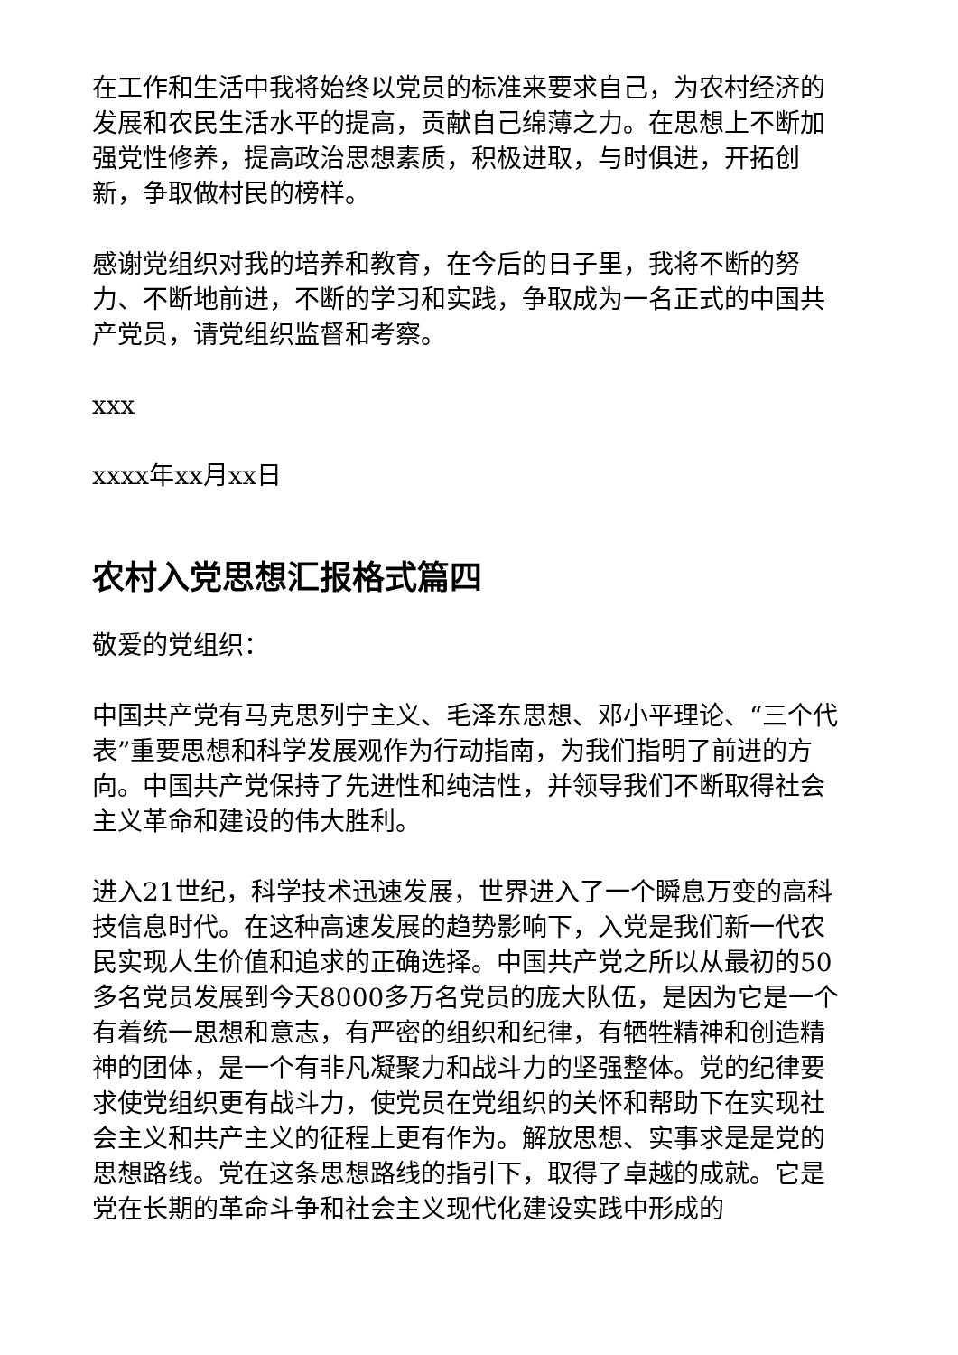在工作和生活中我将始终以党员的标准来要求自己，为农村经济的发展和农民生活水平的提高，贡献自己绵薄之力。在思想上不断加强党性修养，提高政治思想素质，积极进取，与时俱进，开拓创新，争取做村民的榜样。
感谢党组织对我的培养和教育，在今后的日子里，我将不断的努力、不断地前进，不断的学习和实践，争取成为一名正式的中国共产党员，请党组织监督和考察。
xxx
xxxx年xx月xx日
农村入党思想汇报格式篇四
敬爱的党组织：
中国共产党有马克思列宁主义、毛泽东思想、邓小平理论、“三个代表”重要思想和科学发展观作为行动指南，为我们指明了前进的方向。中国共产党保持了先进性和纯洁性，并领导我们不断取得社会主义革命和建设的伟大胜利。
进入21世纪，科学技术迅速发展，世界进入了一个瞬息万变的高科技信息时代。在这种高速发展的趋势影响下，入党是我们新一代农民实现人生价值和追求的正确选择。中国共产党之所以从最初的50多名党员发展到今天8000多万名党员的庞大队伍，是因为它是一个有着统一思想和意志，有严密的组织和纪律，有牺牲精神和创造精神的团体，是一个有非凡凝聚力和战斗力的坚强整体。党的纪律要求使党组织更有战斗力，使党员在党组织的关怀和帮助下在实现社会主义和共产主义的征程上更有作为。解放思想、实事求是是党的思想路线。党在这条思想路线的指引下，取得了卓越的成就。它是党在长期的革命斗争和社会主义现代化建设实践中形成的